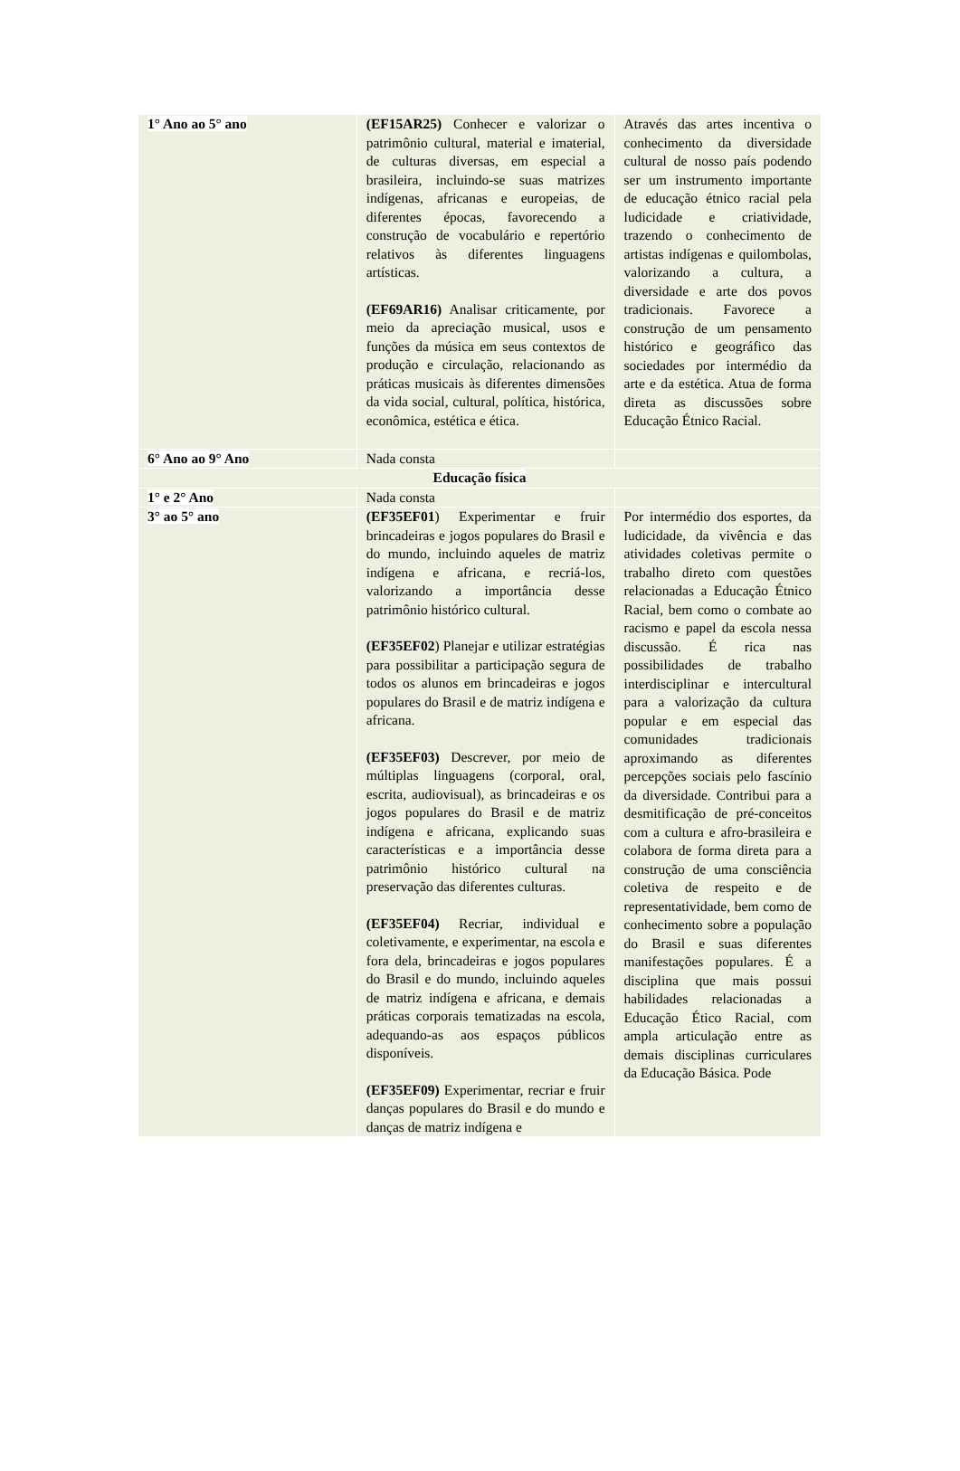| 1° Ano ao 5° ano | (EF15AR25) Conhecer e valorizar o patrimônio cultural, material e imaterial, de culturas diversas, em especial a brasileira, incluindo-se suas matrizes indígenas, africanas e europeias, de diferentes épocas, favorecendo a construção de vocabulário e repertório relativos às diferentes linguagens artísticas. (EF69AR16) Analisar criticamente, por meio da apreciação musical, usos e funções da música em seus contextos de produção e circulação, relacionando as práticas musicais às diferentes dimensões da vida social, cultural, política, histórica, econômica, estética e ética. | Através das artes incentiva o conhecimento da diversidade cultural de nosso país podendo ser um instrumento importante de educação étnico racial pela ludicidade e criatividade, trazendo o conhecimento de artistas indígenas e quilombolas, valorizando a cultura, a diversidade e arte dos povos tradicionais. Favorece a construção de um pensamento histórico e geográfico das sociedades por intermédio da arte e da estética. Atua de forma direta as discussões sobre Educação Étnico Racial. |
| 6° Ano ao 9° Ano | Nada consta | |
| Educação física | | |
| 1° e 2° Ano | Nada consta | |
| 3° ao 5° ano | (EF35EF01 ) Experimentar e fruir brincadeiras e jogos populares do Brasil e do mundo, incluindo aqueles de matriz indígena e africana, e recriá-los, valorizando a importância desse patrimônio histórico cultural. (EF35EF02 ) Planejar e utilizar estratégias para possibilitar a participação segura de todos os alunos em brincadeiras e jogos populares do Brasil e de matriz indígena e africana. (EF35EF03) Descrever, por meio de múltiplas linguagens (corporal, oral, escrita, audiovisual), as brincadeiras e os jogos populares do Brasil e de matriz indígena e africana, explicando suas características e a importância desse patrimônio histórico cultural na preservação das diferentes culturas. (EF35EF04) Recriar, individual e coletivamente, e experimentar, na escola e fora dela, brincadeiras e jogos populares do Brasil e do mundo, incluindo aqueles de matriz indígena e africana, e demais práticas corporais tematizadas na escola, adequando-as aos espaços públicos disponíveis. (EF35EF09) Experimentar, recriar e fruir danças populares do Brasil e do mundo e danças de matriz indígena e | Por intermédio dos esportes, da ludicidade, da vivência e das atividades coletivas permite o trabalho direto com questões relacionadas a Educação Étnico Racial, bem como o combate ao racismo e papel da escola nessa discussão. É rica nas possibilidades de trabalho interdisciplinar e intercultural para a valorização da cultura popular e em especial das comunidades tradicionais aproximando as diferentes percepções sociais pelo fascínio da diversidade. Contribui para a desmitificação de pré-conceitos com a cultura e afro-brasileira e colabora de forma direta para a construção de uma consciência coletiva de respeito e de representatividade, bem como de conhecimento sobre a população do Brasil e suas diferentes manifestações populares. É a disciplina que mais possui habilidades relacionadas a Educação Ético Racial, com ampla articulação entre as demais disciplinas curriculares da Educação Básica. Pode |